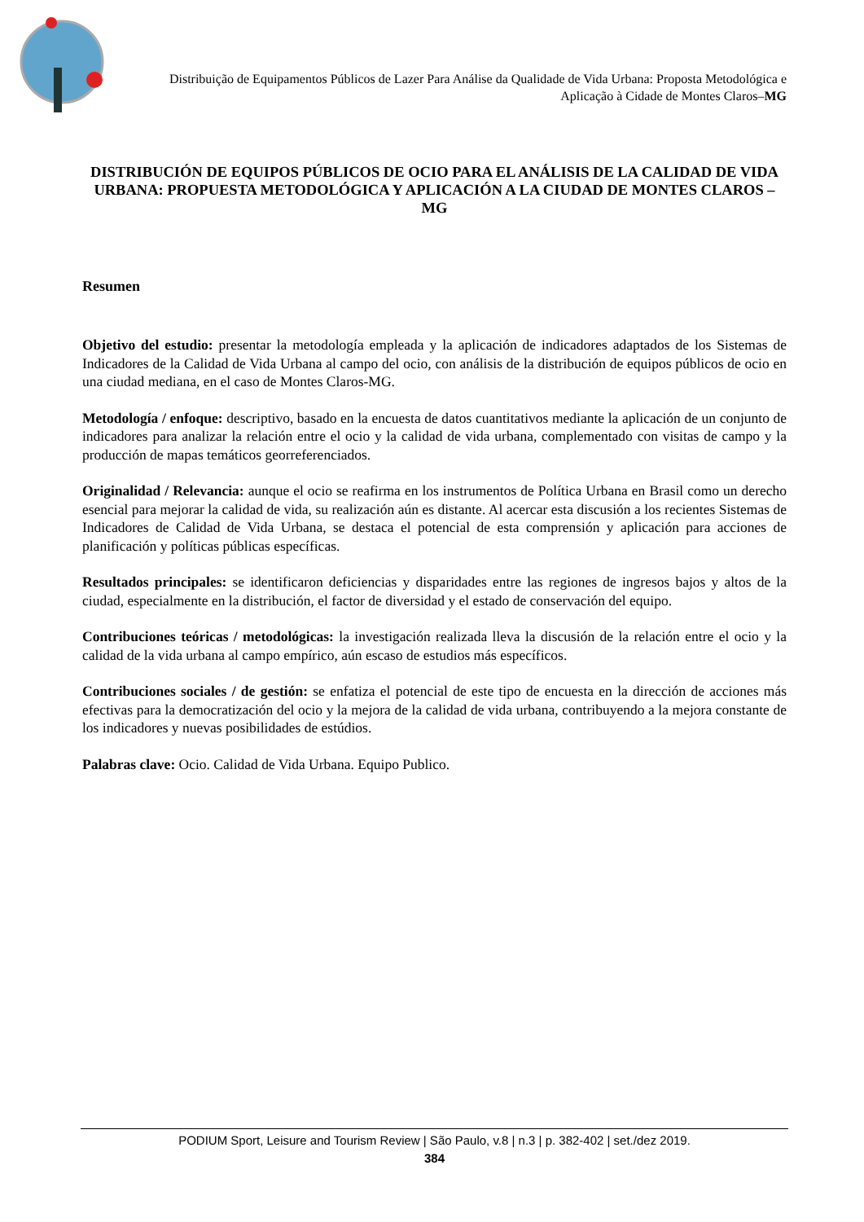Distribuição de Equipamentos Públicos de Lazer Para Análise da Qualidade de Vida Urbana: Proposta Metodológica e Aplicação à Cidade de Montes Claros–MG
DISTRIBUCIÓN DE EQUIPOS PÚBLICOS DE OCIO PARA EL ANÁLISIS DE LA CALIDAD DE VIDA URBANA: PROPUESTA METODOLÓGICA Y APLICACIÓN A LA CIUDAD DE MONTES CLAROS – MG
Resumen
Objetivo del estudio: presentar la metodología empleada y la aplicación de indicadores adaptados de los Sistemas de Indicadores de la Calidad de Vida Urbana al campo del ocio, con análisis de la distribución de equipos públicos de ocio en una ciudad mediana, en el caso de Montes Claros-MG.
Metodología / enfoque: descriptivo, basado en la encuesta de datos cuantitativos mediante la aplicación de un conjunto de indicadores para analizar la relación entre el ocio y la calidad de vida urbana, complementado con visitas de campo y la producción de mapas temáticos georreferenciados.
Originalidad / Relevancia: aunque el ocio se reafirma en los instrumentos de Política Urbana en Brasil como un derecho esencial para mejorar la calidad de vida, su realización aún es distante. Al acercar esta discusión a los recientes Sistemas de Indicadores de Calidad de Vida Urbana, se destaca el potencial de esta comprensión y aplicación para acciones de planificación y políticas públicas específicas.
Resultados principales: se identificaron deficiencias y disparidades entre las regiones de ingresos bajos y altos de la ciudad, especialmente en la distribución, el factor de diversidad y el estado de conservación del equipo.
Contribuciones teóricas / metodológicas: la investigación realizada lleva la discusión de la relación entre el ocio y la calidad de la vida urbana al campo empírico, aún escaso de estudios más específicos.
Contribuciones sociales / de gestión: se enfatiza el potencial de este tipo de encuesta en la dirección de acciones más efectivas para la democratización del ocio y la mejora de la calidad de vida urbana, contribuyendo a la mejora constante de los indicadores y nuevas posibilidades de estúdios.
Palabras clave: Ocio. Calidad de Vida Urbana. Equipo Publico.
PODIUM Sport, Leisure and Tourism Review | São Paulo, v.8 | n.3 | p. 382-402 | set./dez 2019.
384